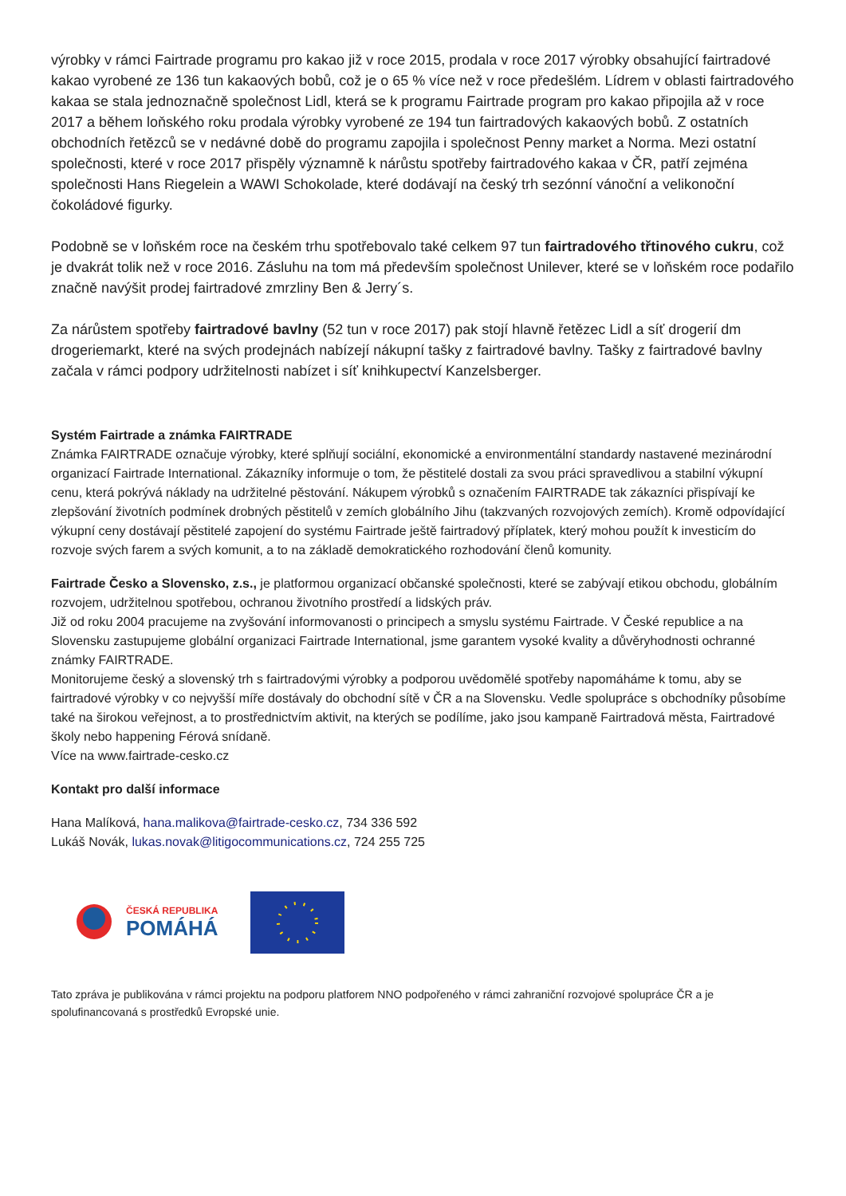výrobky v rámci Fairtrade programu pro kakao již v roce 2015, prodala v roce 2017 výrobky obsahující fairtradové kakao vyrobené ze 136 tun kakaových bobů, což je o 65 % více než v roce předešlém. Lídrem v oblasti fairtradového kakaa se stala jednoznačně společnost Lidl, která se k programu Fairtrade program pro kakao připojila až v roce 2017 a během loňského roku prodala výrobky vyrobené ze 194 tun fairtradových kakaových bobů. Z ostatních obchodních řetězců se v nedávné době do programu zapojila i společnost Penny market a Norma. Mezi ostatní společnosti, které v roce 2017 přispěly významně k nárůstu spotřeby fairtradového kakaa v ČR, patří zejména společnosti Hans Riegelein a WAWI Schokolade, které dodávají na český trh sezónní vánoční a velikonoční čokoládové figurky.
Podobně se v loňském roce na českém trhu spotřebovalo také celkem 97 tun fairtradového třtinového cukru, což je dvakrát tolik než v roce 2016. Zásluhu na tom má především společnost Unilever, které se v loňském roce podařilo značně navýšit prodej fairtradové zmrzliny Ben & Jerry´s.
Za nárůstem spotřeby fairtradové bavlny (52 tun v roce 2017) pak stojí hlavně řetězec Lidl a síť drogerií dm drogeriemarkt, které na svých prodejnách nabízejí nákupní tašky z fairtradové bavlny. Tašky z fairtradové bavlny začala v rámci podpory udržitelnosti nabízet i síť knihkupectví Kanzelsberger.
Systém Fairtrade a známka FAIRTRADE
Známka FAIRTRADE označuje výrobky, které splňují sociální, ekonomické a environmentální standardy nastavené mezinárodní organizací Fairtrade International. Zákazníky informuje o tom, že pěstitelé dostali za svou práci spravedlivou a stabilní výkupní cenu, která pokrývá náklady na udržitelné pěstování. Nákupem výrobků s označením FAIRTRADE tak zákazníci přispívají ke zlepšování životních podmínek drobných pěstitelů v zemích globálního Jihu (takzvaných rozvojových zemích). Kromě odpovídající výkupní ceny dostávají pěstitelé zapojení do systému Fairtrade ještě fairtradový příplatek, který mohou použít k investicím do rozvoje svých farem a svých komunit, a to na základě demokratického rozhodování členů komunity.
Fairtrade Česko a Slovensko, z.s., je platformou organizací občanské společnosti, které se zabývají etikou obchodu, globálním rozvojem, udržitelnou spotřebou, ochranou životního prostředí a lidských práv.
Již od roku 2004 pracujeme na zvyšování informovanosti o principech a smyslu systému Fairtrade. V České republice a na Slovensku zastupujeme globální organizaci Fairtrade International, jsme garantem vysoké kvality a důvěryhodnosti ochranné známky FAIRTRADE.
Monitorujeme český a slovenský trh s fairtradovými výrobky a podporou uvědomělé spotřeby napomáháme k tomu, aby se fairtradové výrobky v co nejvyšší míře dostávaly do obchodní sítě v ČR a na Slovensku. Vedle spolupráce s obchodníky působíme také na širokou veřejnost, a to prostřednictvím aktivit, na kterých se podílíme, jako jsou kampaně Fairtradová města, Fairtradové školy nebo happening Férová snídaně.
Více na www.fairtrade-cesko.cz
Kontakt pro další informace
Hana Malíková, hana.malikova@fairtrade-cesko.cz, 734 336 592
Lukáš Novák, lukas.novak@litigocommunications.cz, 724 255 725
ČESKÁ REPUBLIKA
POMÁHÁ
Tato zpráva je publikována v rámci projektu na podporu platforem NNO podpořeného v rámci zahraniční rozvojové spolupráce ČR a je spolufinancovaná s prostředků Evropské unie.